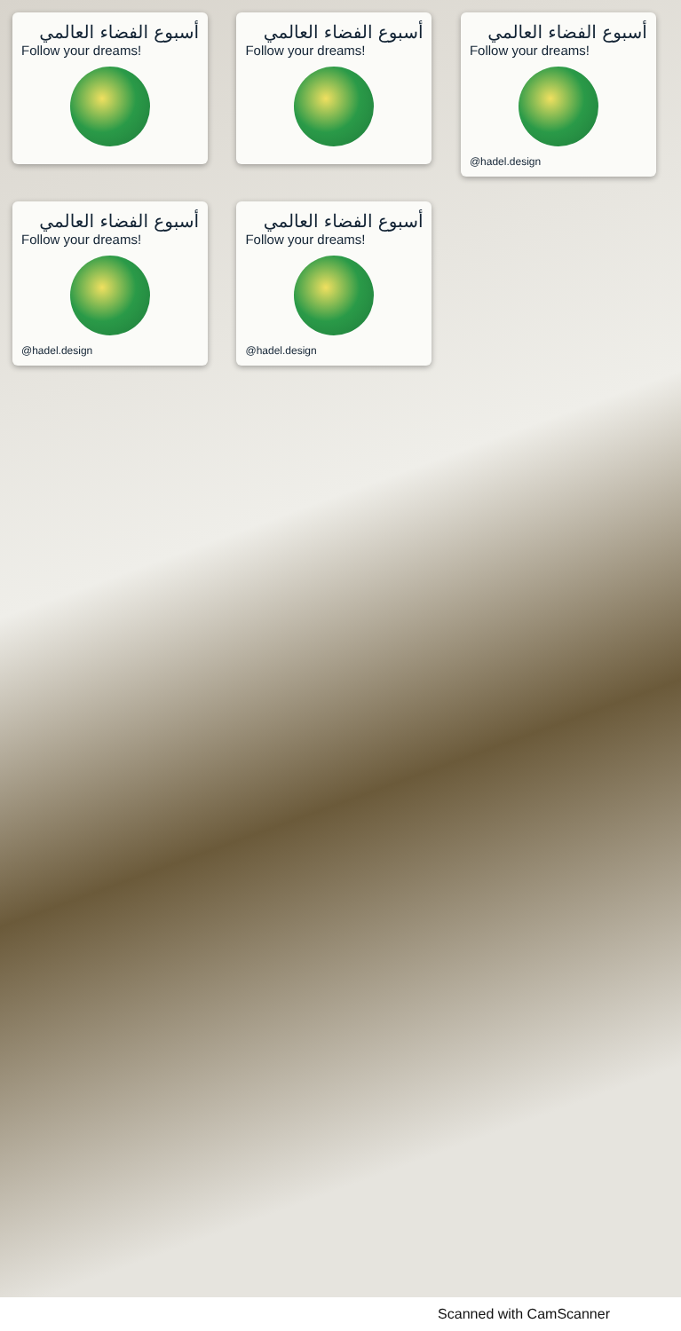أسبوع الفضاء العالمي
Follow your dreams!
أسبوع الفضاء العالمي
Follow your dreams!
أسبوع الفضاء العالمي
Follow your dreams!
@hadel.design
أسبوع الفضاء العالمي
Follow your dreams!
@hadel.design
أسبوع الفضاء العالمي
Follow your dreams!
@hadel.design
Scanned with CamScanner